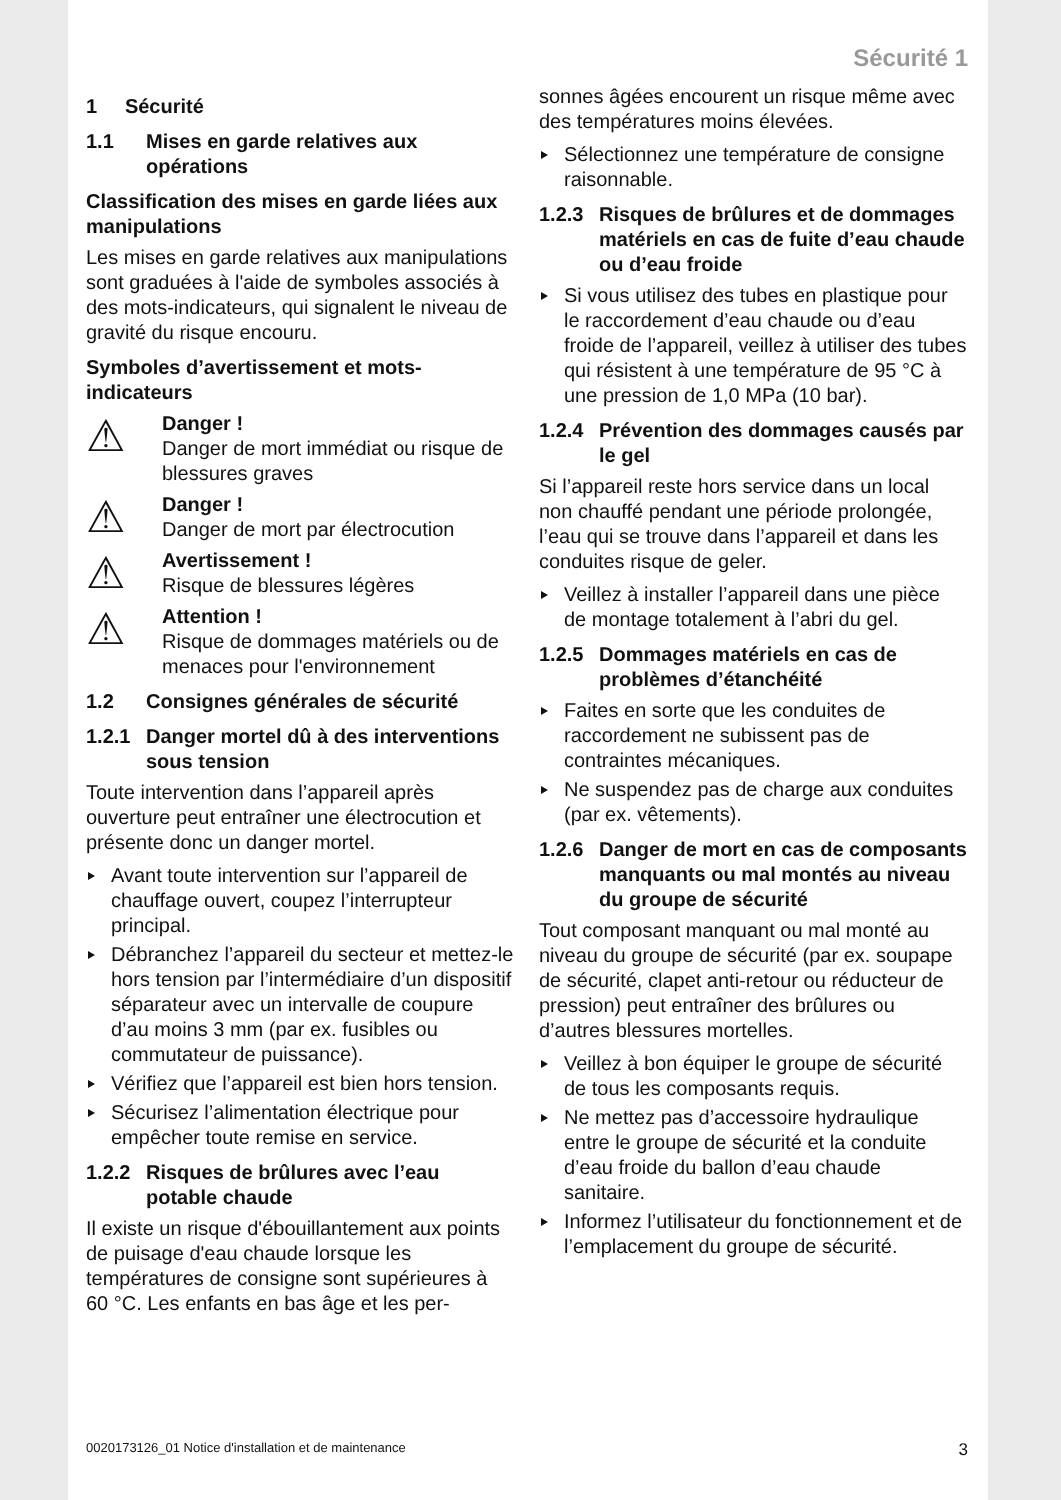Sécurité 1
1 Sécurité
1.1 Mises en garde relatives aux opérations
Classification des mises en garde liées aux manipulations
Les mises en garde relatives aux manipulations sont graduées à l'aide de symboles associés à des mots-indicateurs, qui signalent le niveau de gravité du risque encouru.
Symboles d’avertissement et mots-indicateurs
⚠
Danger !
Danger de mort immédiat ou risque de blessures graves
⚠
Danger !
Danger de mort par électrocution
⚠
Avertissement !
Risque de blessures légères
⚠
Attention !
Risque de dommages matériels ou de menaces pour l'environnement
1.2 Consignes générales de sécurité
1.2.1 Danger mortel dû à des interventions sous tension
Toute intervention dans l’appareil après ouverture peut entraîner une électrocution et présente donc un danger mortel.
Avant toute intervention sur l’appareil de chauffage ouvert, coupez l’interrupteur principal.
Débranchez l’appareil du secteur et mettez-le hors tension par l’intermédiaire d’un dispositif séparateur avec un intervalle de coupure d’au moins 3 mm (par ex. fusibles ou commutateur de puissance).
Vérifiez que l’appareil est bien hors tension.
Sécurisez l’alimentation électrique pour empêcher toute remise en service.
1.2.2 Risques de brûlures avec l’eau potable chaude
Il existe un risque d'ébouillantement aux points de puisage d'eau chaude lorsque les températures de consigne sont supérieures à 60 °C. Les enfants en bas âge et les per-
sonnes âgées encourent un risque même avec des températures moins élevées.
Sélectionnez une température de consigne raisonnable.
1.2.3 Risques de brûlures et de dommages matériels en cas de fuite d’eau chaude ou d’eau froide
Si vous utilisez des tubes en plastique pour le raccordement d’eau chaude ou d’eau froide de l’appareil, veillez à utiliser des tubes qui résistent à une température de 95 °C à une pression de 1,0 MPa (10 bar).
1.2.4 Prévention des dommages causés par le gel
Si l’appareil reste hors service dans un local non chauffé pendant une période prolongée, l’eau qui se trouve dans l’appareil et dans les conduites risque de geler.
Veillez à installer l’appareil dans une pièce de montage totalement à l’abri du gel.
1.2.5 Dommages matériels en cas de problèmes d’étanchéité
Faites en sorte que les conduites de raccordement ne subissent pas de contraintes mécaniques.
Ne suspendez pas de charge aux conduites (par ex. vêtements).
1.2.6 Danger de mort en cas de composants manquants ou mal montés au niveau du groupe de sécurité
Tout composant manquant ou mal monté au niveau du groupe de sécurité (par ex. soupape de sécurité, clapet anti-retour ou réducteur de pression) peut entraîner des brûlures ou d’autres blessures mortelles.
Veillez à bon équiper le groupe de sécurité de tous les composants requis.
Ne mettez pas d’accessoire hydraulique entre le groupe de sécurité et la conduite d’eau froide du ballon d’eau chaude sanitaire.
Informez l’utilisateur du fonctionnement et de l’emplacement du groupe de sécurité.
0020173126_01 Notice d'installation et de maintenance 3